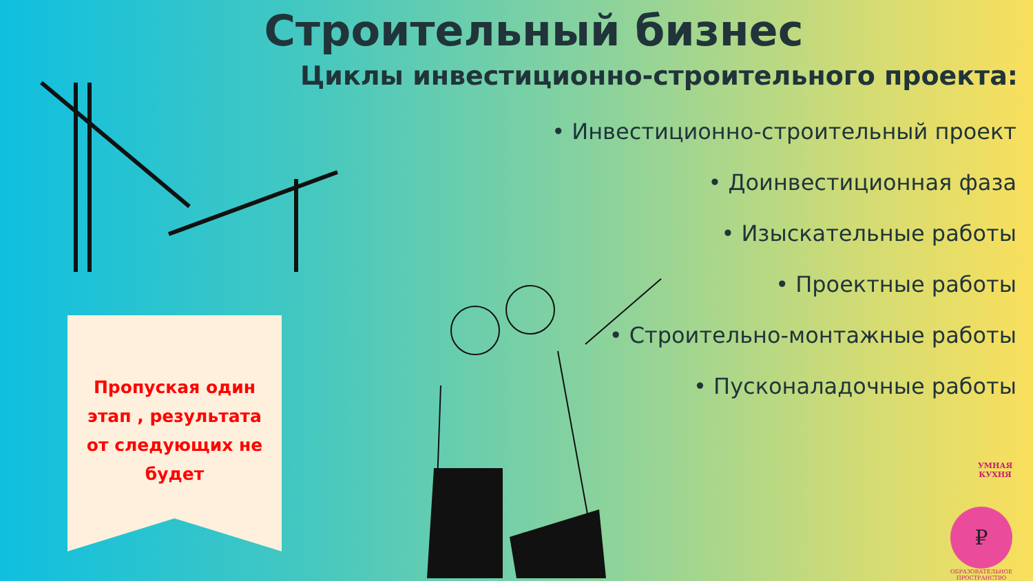Строительный бизнес
Циклы инвестиционно-строительного проекта:
• Инвестиционно-строительный проект
• Доинвестиционная фаза
• Изыскательные работы
• Проектные работы
• Строительно-монтажные работы
• Пусконаладочные работы
Пропуская один этап , результата от следующих не будет
УМНАЯ
КУХНЯ
₽
ОБРАЗОВАТЕЛЬНОЕ ПРОСТРАНСТВО